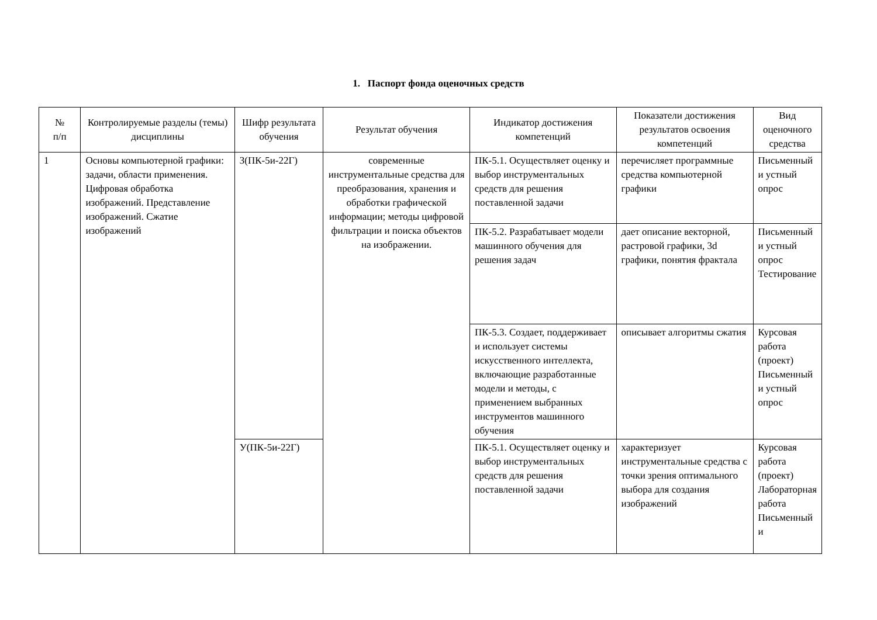1. Паспорт фонда оценочных средств
| № п/п | Контролируемые разделы (темы) дисциплины | Шифр результата обучения | Результат обучения | Индикатор достижения компетенций | Показатели достижения результатов освоения компетенций | Вид оценочного средства |
| --- | --- | --- | --- | --- | --- | --- |
| 1 | Основы компьютерной графики: задачи, области применения. Цифровая обработка изображений. Представление изображений. Сжатие изображений | З(ПК-5и-22Г) | современные инструментальные средства для преобразования, хранения и обработки графической информации; методы цифровой фильтрации и поиска объектов на изображении. | ПК-5.1. Осуществляет оценку и выбор инструментальных средств для решения поставленной задачи | перечисляет программные средства компьютерной графики | Письменный и устный опрос |
| | | | | ПК-5.2. Разрабатывает модели машинного обучения для решения задач | дает описание векторной, растровой графики, 3d графики, понятия фрактала | Письменный и устный опрос Тестирование |
| | | | | ПК-5.3. Создает, поддерживает и использует системы искусственного интеллекта, включающие разработанные модели и методы, с применением выбранных инструментов машинного обучения | описывает алгоритмы сжатия | Курсовая работа (проект) Письменный и устный опрос |
| | | У(ПК-5и-22Г) | | ПК-5.1. Осуществляет оценку и выбор инструментальных средств для решения поставленной задачи | характеризует инструментальные средства с точки зрения оптимального выбора для создания изображений | Курсовая работа (проект) Лабораторная работа Письменный и |